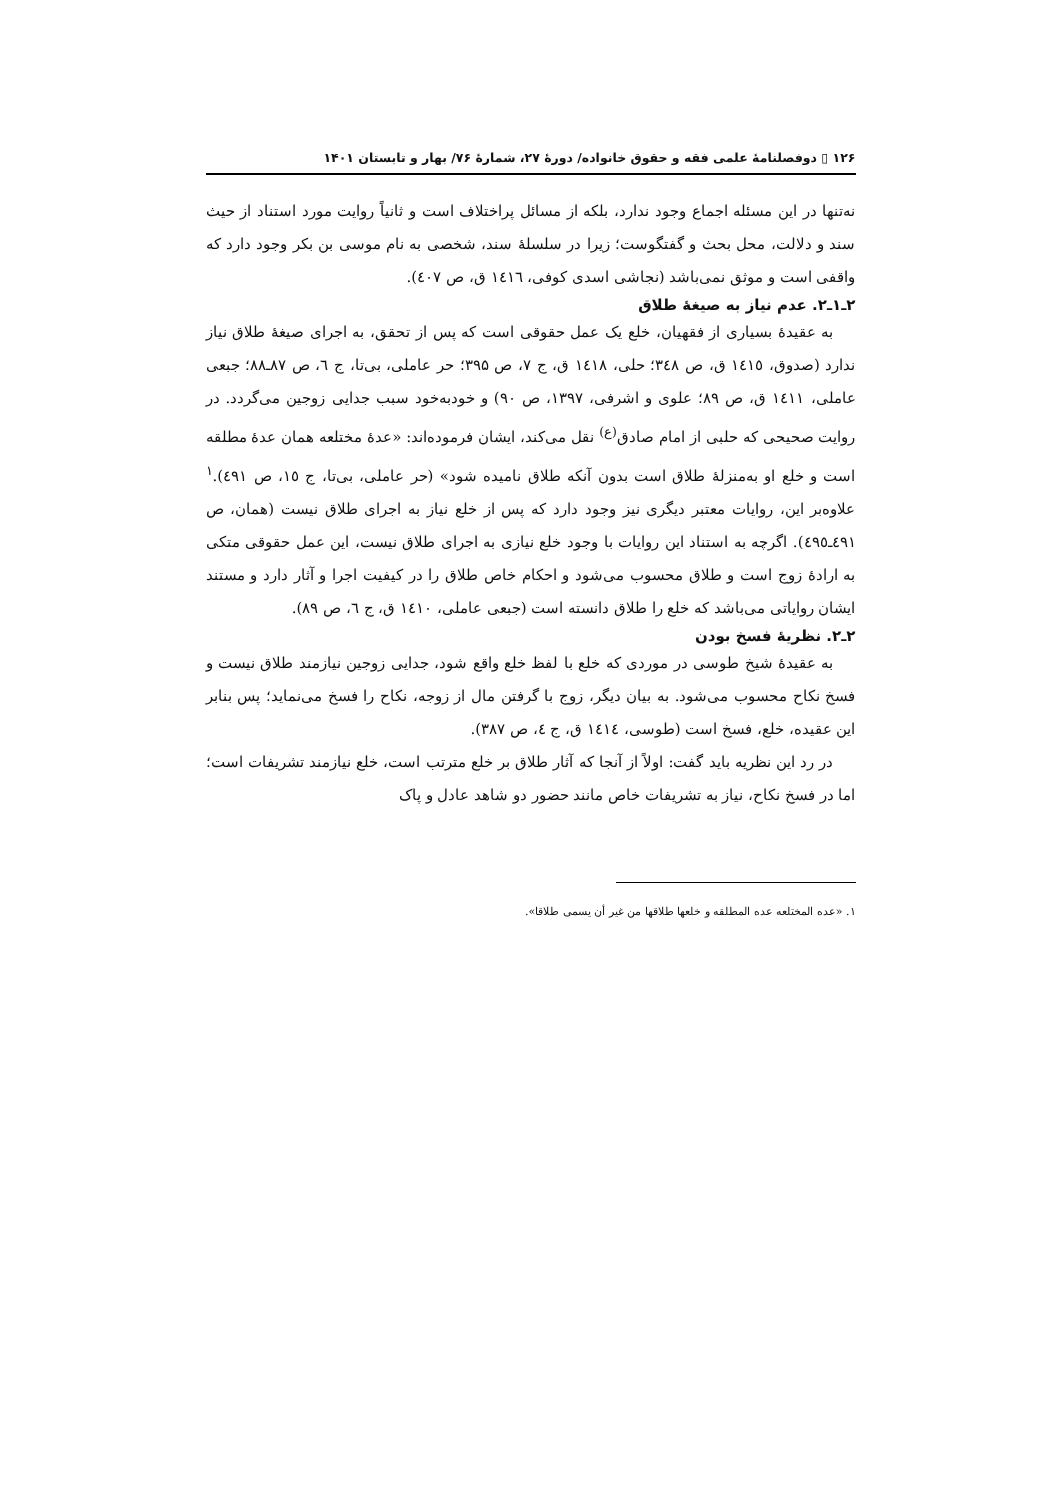۱۲۶ ▯ دوفصلنامهٔ علمی فقه و حقوق خانواده/ دورهٔ ۲۷، شمارهٔ ۷۶/ بهار و تابستان ۱۴۰۱
نه‌تنها در این مسئله اجماع وجود ندارد، بلکه از مسائل پراختلاف است و ثانیاً روایت مورد استناد از حیث سند و دلالت، محل بحث و گفتگوست؛ زیرا در سلسلهٔ سند، شخصی به نام موسی بن بکر وجود دارد که واقفی است و موثق نمی‌باشد (نجاشی اسدی کوفی، ١٤١٦ ق، ص ٤٠٧).
۲ـ۱ـ۲. عدم نیاز به صیغهٔ طلاق
به عقیدهٔ بسیاری از فقهیان، خلع یک عمل حقوقی است که پس از تحقق، به اجرای صیغهٔ طلاق نیاز ندارد (صدوق، ١٤١٥ ق، ص ٣٤٨؛ حلی، ١٤١٨ ق، ج ۷، ص ۳۹۵؛ حر عاملی، بی‌تا، ج ٦، ص ٨٧ـ٨٨؛ جبعی عاملی، ١٤١١ ق، ص ٨٩؛ علوی و اشرفی، ١٣٩٧، ص ٩٠) و خودبه‌خود سبب جدایی زوجین می‌گردد. در روایت صحیحی که حلبی از امام صادق<sup>(ع)</sup> نقل می‌کند، ایشان فرموده‌اند: «عدهٔ مختلعه همان عدهٔ مطلقه است و خلع او به‌منزلهٔ طلاق است بدون آنکه طلاق نامیده شود» (حر عاملی، بی‌تا، ج ١٥، ص ٤٩١).<sup>١</sup> علاوه‌بر این، روایات معتبر دیگری نیز وجود دارد که پس از خلع نیاز به اجرای طلاق نیست (همان، ص ٤٩١ـ٤٩٥). اگرچه به استناد این روایات با وجود خلع نیازی به اجرای طلاق نیست، این عمل حقوقی متکی به ارادهٔ زوج است و طلاق محسوب می‌شود و احکام خاص طلاق را در کیفیت اجرا و آثار دارد و مستند ایشان روایاتی می‌باشد که خلع را طلاق دانسته است (جبعی عاملی، ١٤١٠ ق، ج ٦، ص ٨٩).
۲ـ۲. نظریهٔ فسخ بودن
به عقیدهٔ شیخ طوسی در موردی که خلع با لفظ خلع واقع شود، جدایی زوجین نیازمند طلاق نیست و فسخ نکاح محسوب می‌شود. به بیان دیگر، زوج با گرفتن مال از زوجه، نکاح را فسخ می‌نماید؛ پس بنابر این عقیده، خلع، فسخ است (طوسی، ١٤١٤ ق، ج ٤، ص ٣٨٧).
در رد این نظریه باید گفت: اولاً از آنجا که آثار طلاق بر خلع مترتب است، خلع نیازمند تشریفات است؛ اما در فسخ نکاح، نیاز به تشریفات خاص مانند حضور دو شاهد عادل و پاک
١. «عده المختلعه عده المطلقه و خلعها طلاقها من غیر أن یسمی طلاقا».